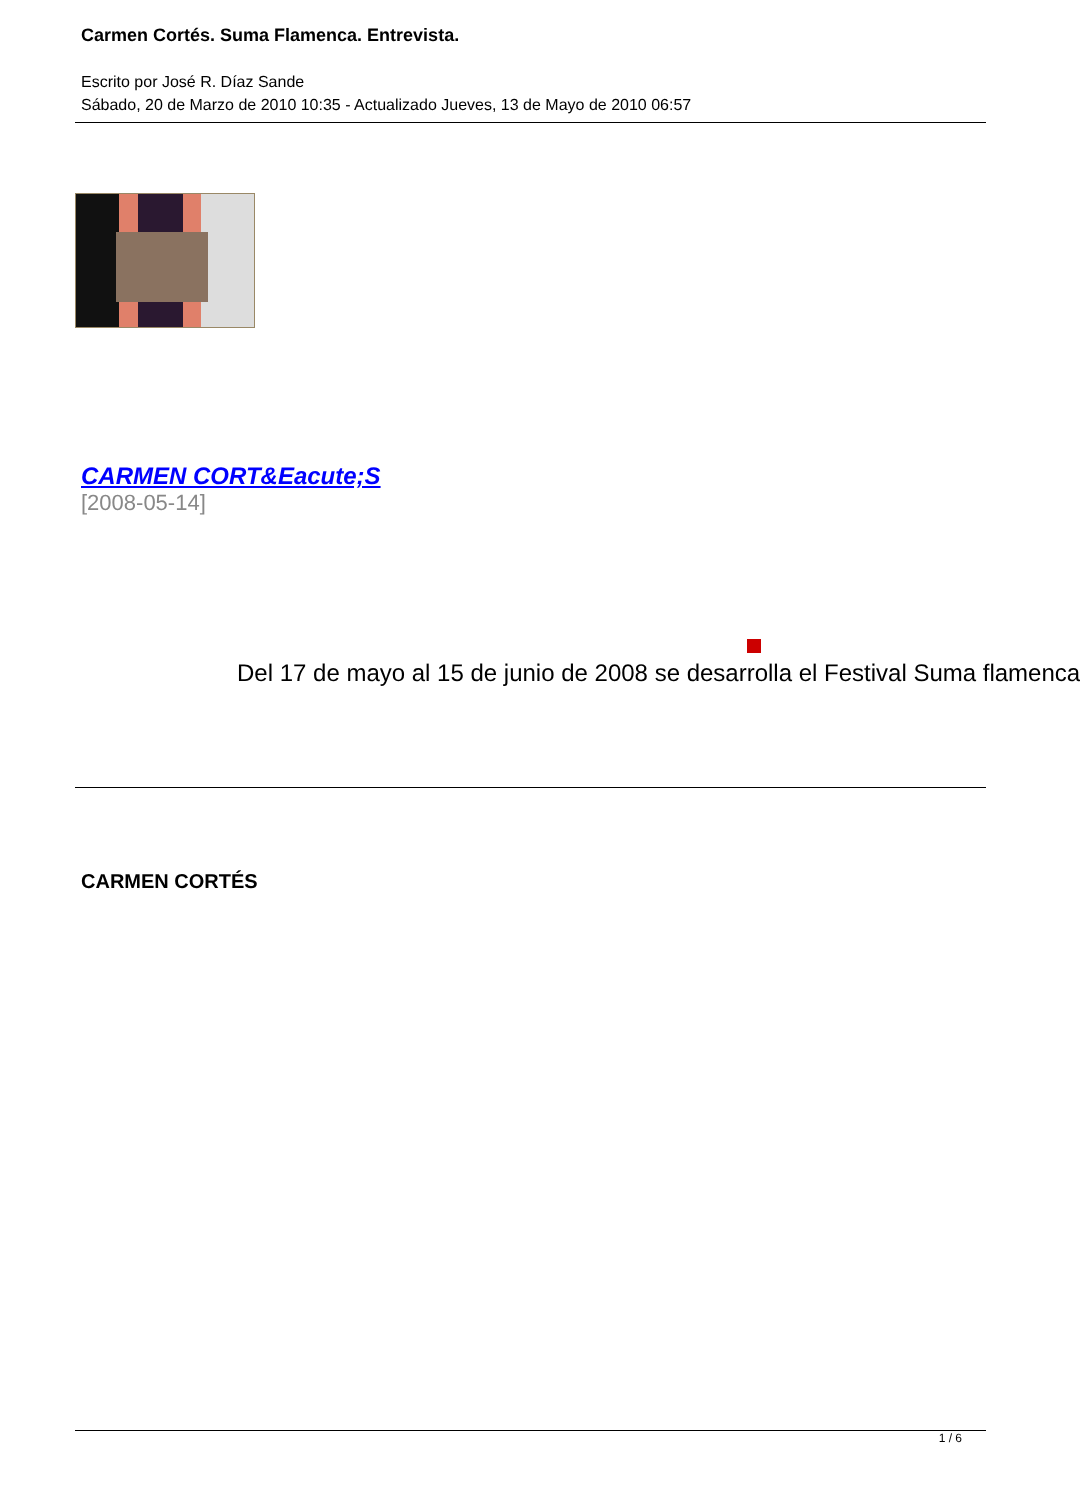Carmen Cortés. Suma Flamenca. Entrevista.
Escrito por José R. Díaz Sande
Sábado, 20 de Marzo de 2010 10:35 - Actualizado Jueves, 13 de Mayo de 2010 06:57
CARMEN CORT&Eacute;S
[2008-05-14]
Del 17 de mayo al 15 de junio de 2008 se desarrolla el Festival Suma flamenca
CARMEN CORTÉS
1 / 6